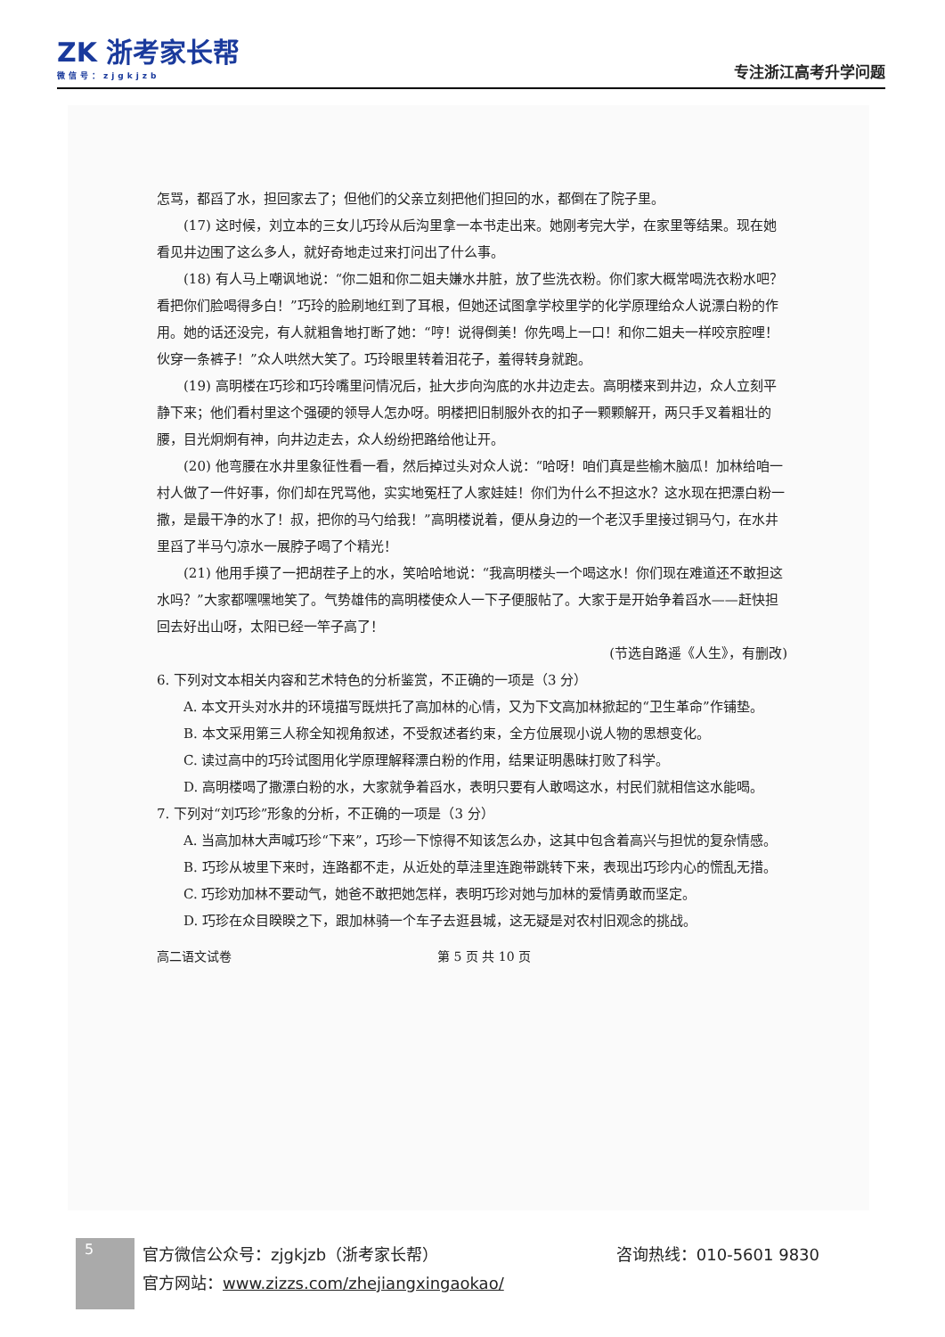ZK 浙考家长帮
微信号：zjgkjzb
专注浙江高考升学问题
怎骂，都舀了水，担回家去了；但他们的父亲立刻把他们担回的水，都倒在了院子里。
(17) 这时候，刘立本的三女儿巧玲从后沟里拿一本书走出来。她刚考完大学，在家里等结果。现在她看见井边围了这么多人，就好奇地走过来打问出了什么事。
(18) 有人马上嘲讽地说：“你二姐和你二姐夫嫌水井脏，放了些洗衣粉。你们家大概常喝洗衣粉水吧？看把你们脸喝得多白！”巧玲的脸刷地红到了耳根，但她还试图拿学校里学的化学原理给众人说漂白粉的作用。她的话还没完，有人就粗鲁地打断了她：“哼！说得倒美！你先喝上一口！和你二姐夫一样咬京腔哩！伙穿一条裤子！”众人哄然大笑了。巧玲眼里转着泪花子，羞得转身就跑。
(19) 高明楼在巧珍和巧玲嘴里问情况后，扯大步向沟底的水井边走去。高明楼来到井边，众人立刻平静下来；他们看村里这个强硬的领导人怎办呀。明楼把旧制服外衣的扣子一颗颗解开，两只手叉着粗壮的腰，目光炯炯有神，向井边走去，众人纷纷把路给他让开。
(20) 他弯腰在水井里象征性看一看，然后掉过头对众人说：“哈呀！咱们真是些榆木脑瓜！加林给咱一村人做了一件好事，你们却在咒骂他，实实地冤枉了人家娃娃！你们为什么不担这水？这水现在把漂白粉一撒，是最干净的水了！叔，把你的马勺给我！”高明楼说着，便从身边的一个老汉手里接过铜马勺，在水井里舀了半马勺凉水一展脖子喝了个精光！
(21) 他用手摸了一把胡茬子上的水，笑哈哈地说：“我高明楼头一个喝这水！你们现在难道还不敢担这水吗？”大家都嘿嘿地笑了。气势雄伟的高明楼使众人一下子便服帖了。大家于是开始争着舀水——赶快担回去好出山呀，太阳已经一竿子高了！
(节选自路遥《人生》，有删改)
6. 下列对文本相关内容和艺术特色的分析鉴赏，不正确的一项是（3 分）
A. 本文开头对水井的环境描写既烘托了高加林的心情，又为下文高加林掀起的“卫生革命”作铺垫。
B. 本文采用第三人称全知视角叙述，不受叙述者约束，全方位展现小说人物的思想变化。
C. 读过高中的巧玲试图用化学原理解释漂白粉的作用，结果证明愚昧打败了科学。
D. 高明楼喝了撒漂白粉的水，大家就争着舀水，表明只要有人敢喝这水，村民们就相信这水能喝。
7. 下列对“刘巧珍”形象的分析，不正确的一项是（3 分）
A. 当高加林大声喊巧珍“下来”，巧珍一下惊得不知该怎么办，这其中包含着高兴与担忧的复杂情感。
B. 巧珍从坡里下来时，连路都不走，从近处的草洼里连跑带跳转下来，表现出巧珍内心的慌乱无措。
C. 巧珍劝加林不要动气，她爸不敢把她怎样，表明巧珍对她与加林的爱情勇敢而坚定。
D. 巧珍在众目睽睽之下，跟加林骑一个车子去逛县城，这无疑是对农村旧观念的挑战。
高二语文试卷 第 5 页 共 10 页
5
咨询热线：010-5601 9830 官方微信公众号：zjgkjzb（浙考家长帮）
官方网站：www.zizzs.com/zhejiangxingaokao/